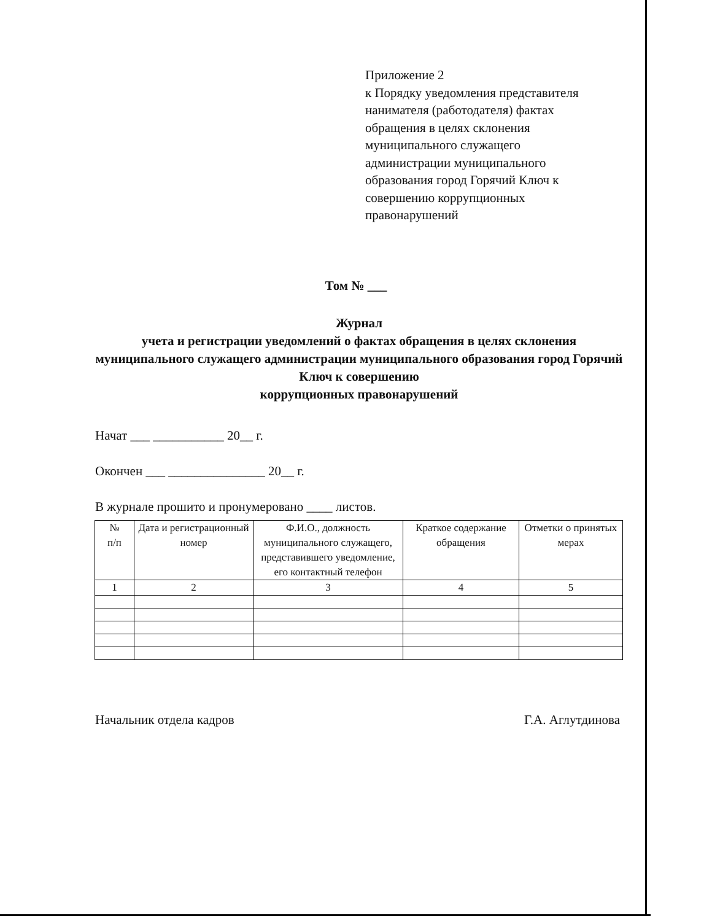Приложение 2
к Порядку уведомления представителя
нанимателя (работодателя) фактах
обращения в целях склонения
муниципального служащего
администрации муниципального
образования город Горячий Ключ к
совершению коррупционных
правонарушений
Том № ___
Журнал
учета и регистрации уведомлений о фактах обращения в целях склонения муниципального служащего администрации муниципального образования город Горячий Ключ к совершению
коррупционных правонарушений
Начат ___ ___________ 20__ г.
Окончен ___ _______________ 20__ г.
В журнале прошито и пронумеровано ____ листов.
| № п/п | Дата и регистрационный номер | Ф.И.О., должность муниципального служащего, представившего уведомление, его контактный телефон | Краткое содержание обращения | Отметки о принятых мерах |
| --- | --- | --- | --- | --- |
| 1 | 2 | 3 | 4 | 5 |
Начальник отдела кадров Г.А. Аглутдинова